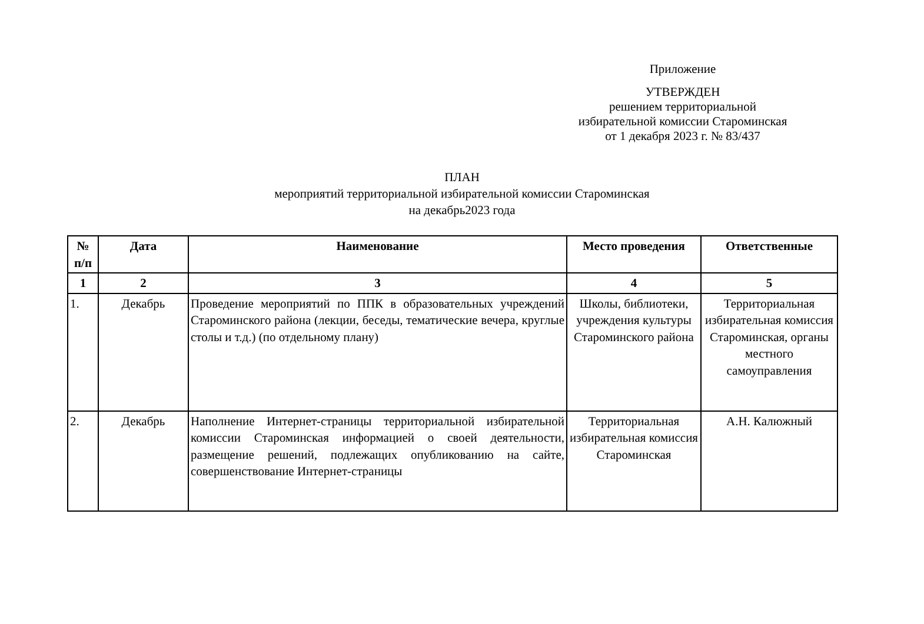Приложение
УТВЕРЖДЕН
решением территориальной
избирательной комиссии Староминская
от 1 декабря 2023 г. № 83/437
ПЛАН
мероприятий территориальной избирательной комиссии Староминская
на декабрь2023 года
| № п/п | Дата | Наименование | Место проведения | Ответственные |
| --- | --- | --- | --- | --- |
| 1 | 2 | 3 | 4 | 5 |
| 1. | Декабрь | Проведение мероприятий по ППК в образовательных учреждений Староминского района (лекции, беседы, тематические вечера, круглые столы и т.д.) (по отдельному плану) | Школы, библиотеки, учреждения культуры Староминского района | Территориальная избирательная комиссия Староминская, органы местного самоуправления |
| 2. | Декабрь | Наполнение Интернет-страницы территориальной избирательной комиссии Староминская информацией о своей деятельности, размещение решений, подлежащих опубликованию на сайте, совершенствование Интернет-страницы | Территориальная избирательная комиссия Староминская | А.Н. Калюжный |